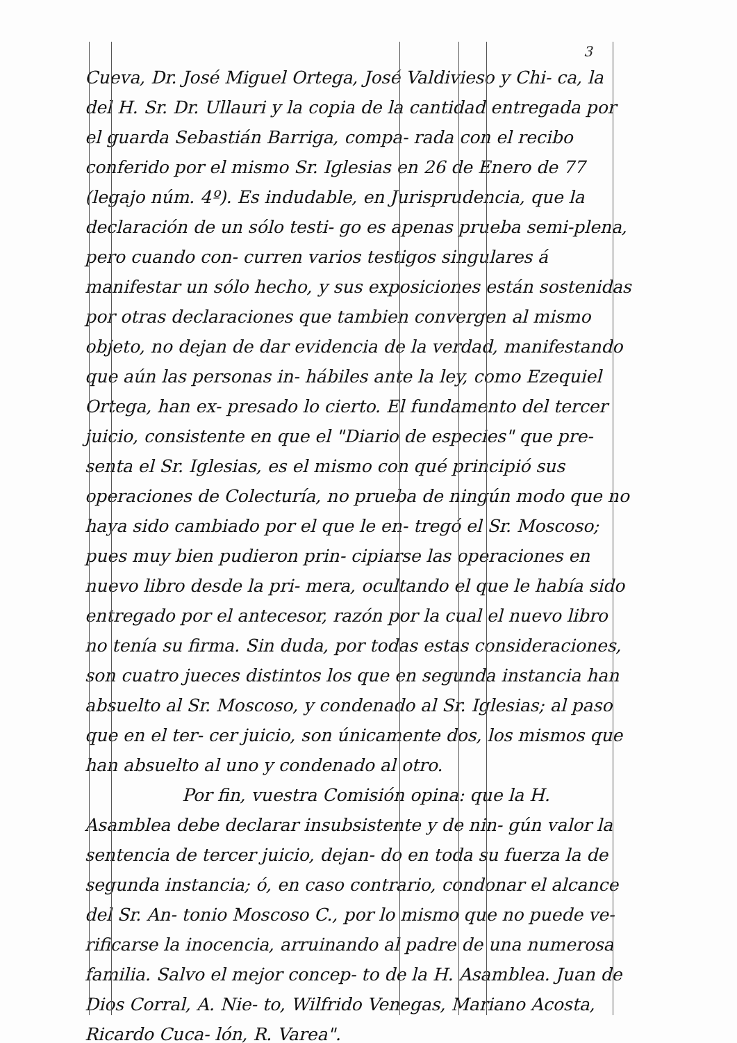3
Cueva, Dr. José Miguel Ortega, José Valdivieso y Chi- ca, la del H. Sr. Dr. Ullauri y la copia de la cantidad entregada por el guarda Sebastián Barriga, compa- rada con el recibo conferido por el mismo Sr. Iglesias en 26 de Enero de 77 (legajo núm. 4º). Es indudable, en Jurisprudencia, que la declaración de un sólo testi- go es apenas prueba semi-plena, pero cuando con- curren varios testigos singulares á manifestar un sólo hecho, y sus exposiciones están sostenidas por otras declaraciones que tambien convergen al mismo objeto, no dejan de dar evidencia de la verdad, manifestando que aún las personas in- hábiles ante la ley, como Ezequiel Ortega, han ex- presado lo cierto. El fundamento del tercer juicio, consistente en que el "Diario de especies" que pre- senta el Sr. Iglesias, es el mismo con qué principió sus operaciones de Colecturía, no prueba de ningún modo que no haya sido cambiado por el que le en- tregó el Sr. Moscoso; pues muy bien pudieron prin- cipiarse las operaciones en nuevo libro desde la pri- mera, ocultando el que le había sido entregado por el antecesor, razón por la cual el nuevo libro no tenía su firma. Sin duda, por todas estas consideraciones, son cuatro jueces distintos los que en segunda instancia han absuelto al Sr. Moscoso, y condenado al Sr. Iglesias; al paso que en el ter- cer juicio, son únicamente dos, los mismos que han absuelto al uno y condenado al otro.
Por fin, vuestra Comisión opina: que la H. Asamblea debe declarar insubsistente y de nin- gún valor la sentencia de tercer juicio, dejan- do en toda su fuerza la de segunda instancia; ó, en caso contrario, condonar el alcance del Sr. An- tonio Moscoso C., por lo mismo que no puede ve- rificarse la inocencia, arruinando al padre de una numerosa familia. Salvo el mejor concep- to de la H. Asamblea. Juan de Dios Corral, A. Nie- to, Wilfrido Venegas, Mariano Acosta, Ricardo Cuca- lón, R. Varea".